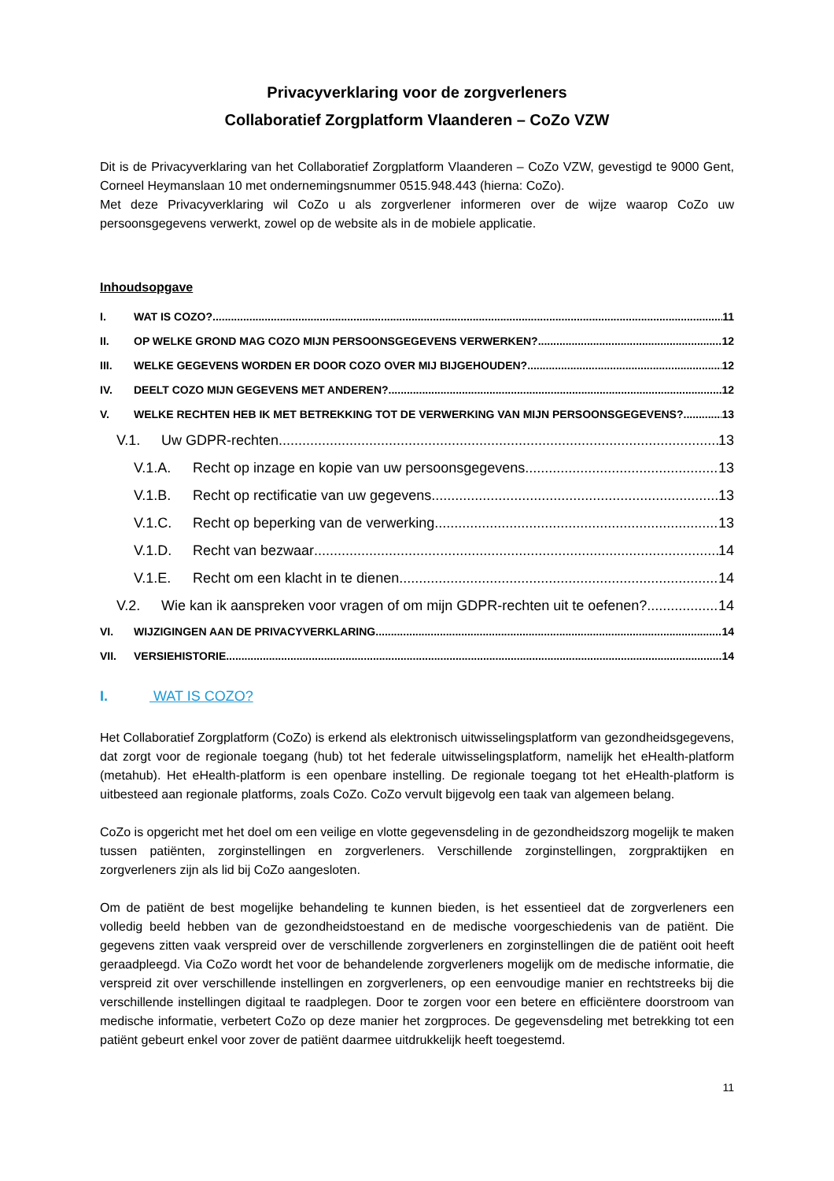Privacyverklaring voor de zorgverleners
Collaboratief Zorgplatform Vlaanderen – CoZo VZW
Dit is de Privacyverklaring van het Collaboratief Zorgplatform Vlaanderen – CoZo VZW, gevestigd te 9000 Gent, Corneel Heymanslaan 10 met ondernemingsnummer 0515.948.443 (hierna: CoZo).
Met deze Privacyverklaring wil CoZo u als zorgverlener informeren over de wijze waarop CoZo uw persoonsgegevens verwerkt, zowel op de website als in de mobiele applicatie.
Inhoudsopgave
I. WAT IS COZO? 11
II. OP WELKE GROND MAG COZO MIJN PERSOONSGEGEVENS VERWERKEN? 12
III. WELKE GEGEVENS WORDEN ER DOOR COZO OVER MIJ BIJGEHOUDEN? 12
IV. DEELT COZO MIJN GEGEVENS MET ANDEREN? 12
V. WELKE RECHTEN HEB IK MET BETREKKING TOT DE VERWERKING VAN MIJN PERSOONSGEGEVENS? 13
V.1. Uw GDPR-rechten 13
V.1.A. Recht op inzage en kopie van uw persoonsgegevens 13
V.1.B. Recht op rectificatie van uw gegevens 13
V.1.C. Recht op beperking van de verwerking 13
V.1.D. Recht van bezwaar 14
V.1.E. Recht om een klacht in te dienen 14
V.2. Wie kan ik aanspreken voor vragen of om mijn GDPR-rechten uit te oefenen? 14
VI. WIJZIGINGEN AAN DE PRIVACYVERKLARING 14
VII. VERSIEHISTORIE 14
I. WAT IS COZO?
Het Collaboratief Zorgplatform (CoZo) is erkend als elektronisch uitwisselingsplatform van gezondheidsgegevens, dat zorgt voor de regionale toegang (hub) tot het federale uitwisselingsplatform, namelijk het eHealth-platform (metahub). Het eHealth-platform is een openbare instelling. De regionale toegang tot het eHealth-platform is uitbesteed aan regionale platforms, zoals CoZo. CoZo vervult bijgevolg een taak van algemeen belang.
CoZo is opgericht met het doel om een veilige en vlotte gegevensdeling in de gezondheidszorg mogelijk te maken tussen patiënten, zorginstellingen en zorgverleners. Verschillende zorginstellingen, zorgpraktijken en zorgverleners zijn als lid bij CoZo aangesloten.
Om de patiënt de best mogelijke behandeling te kunnen bieden, is het essentieel dat de zorgverleners een volledig beeld hebben van de gezondheidstoestand en de medische voorgeschiedenis van de patiënt. Die gegevens zitten vaak verspreid over de verschillende zorgverleners en zorginstellingen die de patiënt ooit heeft geraadpleegd. Via CoZo wordt het voor de behandelende zorgverleners mogelijk om de medische informatie, die verspreid zit over verschillende instellingen en zorgverleners, op een eenvoudige manier en rechtstreeks bij die verschillende instellingen digitaal te raadplegen. Door te zorgen voor een betere en efficiëntere doorstroom van medische informatie, verbetert CoZo op deze manier het zorgproces. De gegevensdeling met betrekking tot een patiënt gebeurt enkel voor zover de patiënt daarmee uitdrukkelijk heeft toegestemd.
11